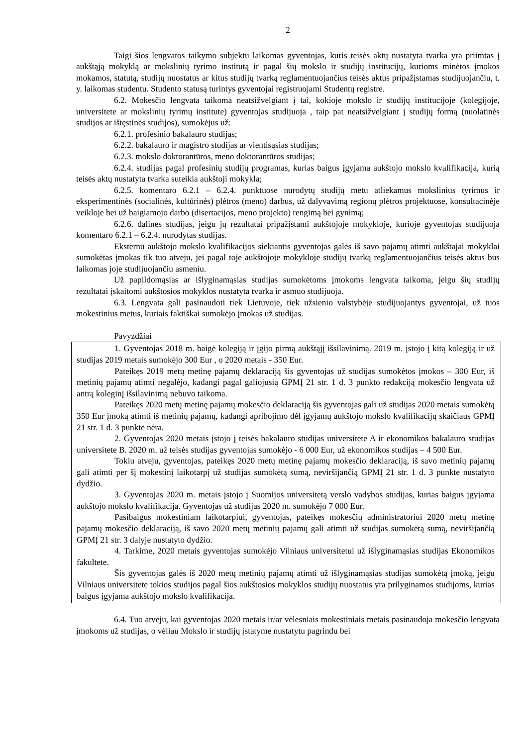2
Taigi šios lengvatos taikymo subjektu laikomas gyventojas, kuris teisės aktų nustatyta tvarka yra priimtas į aukštąją mokyklą ar mokslinių tyrimo institutą ir pagal šių mokslo ir studijų institucijų, kurioms minėtos įmokos mokamos, statutą, studijų nuostatus ar kitus studijų tvarką reglamentuojančius teisės aktus pripažįstamas studijuojančiu, t. y. laikomas studentu. Studento statusą turintys gyventojai registruojami Studentų registre.
6.2. Mokesčio lengvata taikoma neatsižvelgiant į tai, kokioje mokslo ir studijų institucijoje (kolegijoje, universitete ar mokslinių tyrimų institute) gyventojas studijuoja , taip pat neatsižvelgiant į studijų formą (nuolatinės studijos ar ištęstinės studijos), sumokėjus už:
6.2.1. profesinio bakalauro studijas;
6.2.2. bakalauro ir magistro studijas ar vientisąsias studijas;
6.2.3. mokslo doktorantūros, meno doktorantūros studijas;
6.2.4. studijas pagal profesinių studijų programas, kurias baigus įgyjama aukštojo mokslo kvalifikacija, kurią teisės aktų nustatyta tvarka suteikia aukštoji mokykla;
6.2.5. komentaro 6.2.1 – 6.2.4. punktuose nurodytų studijų metu atliekamus mokslinius tyrimus ir eksperimentinės (socialinės, kultūrinės) plėtros (meno) darbus, už dalyvavimą regionų plėtros projektuose, konsultacinėje veikloje bei už baigiamojo darbo (disertacijos, meno projekto) rengimą bei gynimą;
6.2.6. dalines studijas, jeigu jų rezultatai pripažįstami aukštojoje mokykloje, kurioje gyventojas studijuoja komentaro 6.2.1 – 6.2.4. nurodytas studijas.
Eksternu aukštojo mokslo kvalifikacijos siekiantis gyventojas galės iš savo pajamų atimti aukštajai mokyklai sumokėtas įmokas tik tuo atveju, jei pagal toje aukštojoje mokykloje studijų tvarką reglamentuojančius teisės aktus bus laikomas joje studijuojančiu asmeniu.
Už papildomąsias ar išlyginamąsias studijas sumokėtoms įmokoms lengvata taikoma, jeigu šių studijų rezultatai įskaitomi aukštosios mokyklos nustatyta tvarka ir asmuo studijuoja.
6.3. Lengvata gali pasinaudoti tiek Lietuvoje, tiek užsienio valstybėje studijuojantys gyventojai, už tuos mokestinius metus, kuriais faktiškai sumokėjo įmokas už studijas.
Pavyzdžiai
1. Gyventojas 2018 m. baigė kolegiją ir įgijo pirmą aukštąjį išsilavinimą. 2019 m. įstojo į kitą kolegiją ir už studijas 2019 metais sumokėjo 300 Eur , o 2020 metais - 350 Eur.
Pateikęs 2019 metų metinę pajamų deklaraciją šis gyventojas už studijas sumokėtos įmokos – 300 Eur, iš metinių pajamų atimti negalėjo, kadangi pagal galiojusią GPMĮ 21 str. 1 d. 3 punkto redakciją mokesčio lengvata už antrą koleginį išsilavinimą nebuvo taikoma.
Pateikęs 2020 metų metinę pajamų mokesčio deklaraciją šis gyventojas gali už studijas 2020 metais sumokėtą 350 Eur įmoką atimti iš metinių pajamų, kadangi apribojimo dėl įgyjamų aukštojo mokslo kvalifikacijų skaičiaus GPMĮ 21 str. 1 d. 3 punkte nėra.
2. Gyventojas 2020 metais įstojo į teisės bakalauro studijas universitete A ir ekonomikos bakalauro studijas universitete B. 2020 m. už teisės studijas gyventojas sumokėjo - 6 000 Eur, už ekonomikos studijas – 4 500 Eur.
Tokiu atveju, gyventojas, pateikęs 2020 metų metinę pajamų mokesčio deklaraciją, iš savo metinių pajamų gali atimti per šį mokestinį laikotarpį už studijas sumokėtą sumą, neviršijančią GPMĮ 21 str. 1 d. 3 punkte nustatyto dydžio.
3. Gyventojas 2020 m. metais įstojo į Suomijos universitetą verslo vadybos studijas, kurias baigus įgyjama aukštojo mokslo kvalifikacija. Gyventojas už studijas 2020 m. sumokėjo 7 000 Eur.
Pasibaigus mokestiniam laikotarpiui, gyventojas, pateikęs mokesčių administratoriui 2020 metų metinę pajamų mokesčio deklaraciją, iš savo 2020 metų metinių pajamų gali atimti už studijas sumokėtą sumą, neviršijančią GPMĮ 21 str. 3 dalyje nustatyto dydžio.
4. Tarkime, 2020 metais gyventojas sumokėjo Vilniaus universitetui už išlyginamąsias studijas Ekonomikos fakultete.
Šis gyventojas galės iš 2020 metų metinių pajamų atimti už išlyginamąsias studijas sumokėtą įmoką, jeigu Vilniaus universitete tokios studijos pagal šios aukštosios mokyklos studijų nuostatus yra prilyginamos studijoms, kurias baigus įgyjama aukštojo mokslo kvalifikacija.
6.4. Tuo atveju, kai gyventojas 2020 metais ir/ar vėlesniais mokestiniais metais pasinaudoja mokesčio lengvata įmokoms už studijas, o vėliau Mokslo ir studijų įstatyme nustatytu pagrindu bei